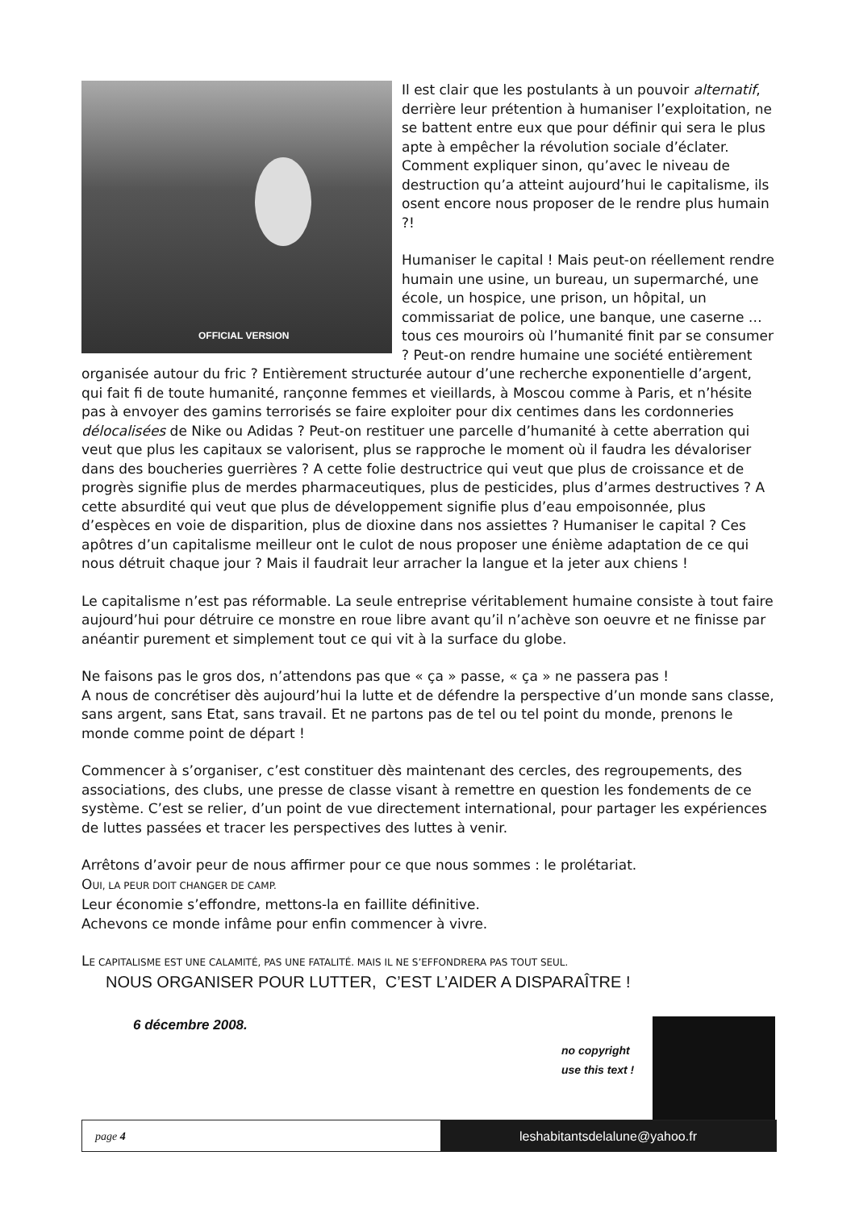OFFICIAL VERSION
Il est clair que les postulants à un pouvoir alternatif, derrière leur prétention à humaniser l’exploitation, ne se battent entre eux que pour définir qui sera le plus apte à empêcher la révolution sociale d’éclater. Comment expliquer sinon, qu’avec le niveau de destruction qu’a atteint aujourd’hui le capitalisme, ils osent encore nous proposer de le rendre plus humain ?!
Humaniser le capital ! Mais peut-on réellement rendre humain une usine, un bureau, un supermarché, une école, un hospice, une prison, un hôpital, un commissariat de police, une banque, une caserne … tous ces mouroirs où l’humanité finit par se consumer ? Peut-on rendre humaine une société entièrement organisée autour du fric ? Entièrement structurée autour d’une recherche exponentielle d’argent, qui fait fi de toute humanité, rançonne femmes et vieillards, à Moscou comme à Paris, et n’hésite pas à envoyer des gamins terrorisés se faire exploiter pour dix centimes dans les cordonneries délocalisées de Nike ou Adidas ? Peut-on restituer une parcelle d’humanité à cette aberration qui veut que plus les capitaux se valorisent, plus se rapproche le moment où il faudra les dévaloriser dans des boucheries guerrières ? A cette folie destructrice qui veut que plus de croissance et de progrès signifie plus de merdes pharmaceutiques, plus de pesticides, plus d’armes destructives ? A cette absurdité qui veut que plus de développement signifie plus d’eau empoisonnée, plus d’espèces en voie de disparition, plus de dioxine dans nos assiettes ? Humaniser le capital ? Ces apôtres d’un capitalisme meilleur ont le culot de nous proposer une énième adaptation de ce qui nous détruit chaque jour ? Mais il faudrait leur arracher la langue et la jeter aux chiens !
Le capitalisme n’est pas réformable. La seule entreprise véritablement humaine consiste à tout faire aujourd’hui pour détruire ce monstre en roue libre avant qu’il n’achève son oeuvre et ne finisse par anéantir purement et simplement tout ce qui vit à la surface du globe.
Ne faisons pas le gros dos, n’attendons pas que « ça » passe, « ça » ne passera pas !
A nous de concrétiser dès aujourd’hui la lutte et de défendre la perspective d’un monde sans classe, sans argent, sans Etat, sans travail. Et ne partons pas de tel ou tel point du monde, prenons le monde comme point de départ !
Commencer à s’organiser, c’est constituer dès maintenant des cercles, des regroupements, des associations, des clubs, une presse de classe visant à remettre en question les fondements de ce système. C’est se relier, d’un point de vue directement international, pour partager les expériences de luttes passées et tracer les perspectives des luttes à venir.
Arrêtons d’avoir peur de nous affirmer pour ce que nous sommes : le prolétariat.
OUI, LA PEUR DOIT CHANGER DE CAMP.
Leur économie s’effondre, mettons-la en faillite définitive.
Achevons ce monde infâme pour enfin commencer à vivre.
LE CAPITALISME EST UNE CALAMITÉ, PAS UNE FATALITÉ. MAIS IL NE S’EFFONDRERA PAS TOUT SEUL.
NOUS ORGANISER POUR LUTTER, C’EST L’AIDER A DISPARAÎTRE !
6 décembre 2008.
no copyright
use this text !
page 4 leshabitantsdelalune@yahoo.fr